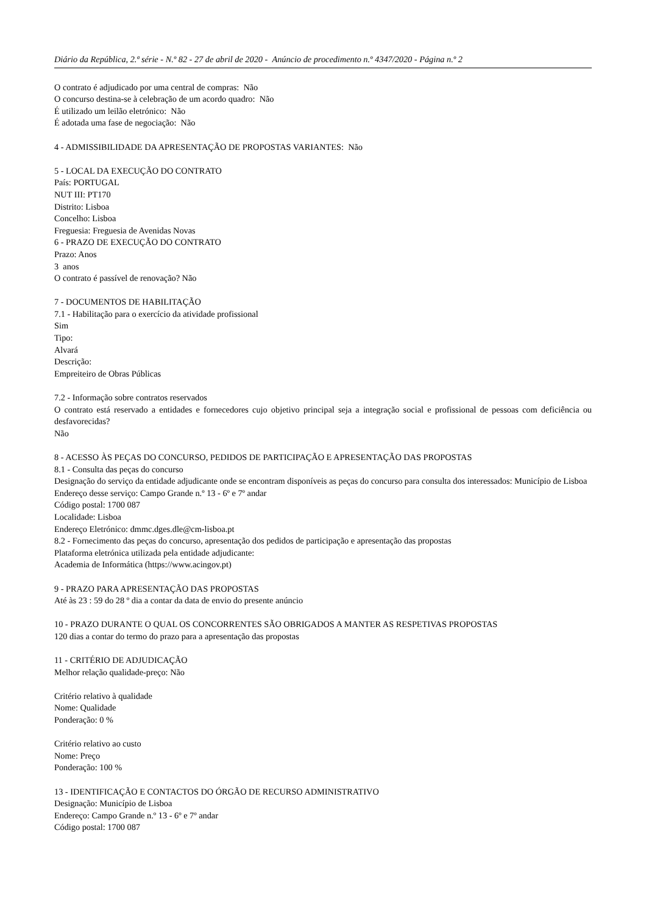Diário da República, 2.ª série - N.º 82 - 27 de abril de 2020 - Anúncio de procedimento n.º 4347/2020 - Página n.º 2
O contrato é adjudicado por uma central de compras: Não
O concurso destina-se à celebração de um acordo quadro: Não
É utilizado um leilão eletrónico: Não
É adotada uma fase de negociação: Não
4 - ADMISSIBILIDADE DA APRESENTAÇÃO DE PROPOSTAS VARIANTES: Não
5 - LOCAL DA EXECUÇÃO DO CONTRATO
País: PORTUGAL
NUT III: PT170
Distrito: Lisboa
Concelho: Lisboa
Freguesia: Freguesia de Avenidas Novas
6 - PRAZO DE EXECUÇÃO DO CONTRATO
Prazo: Anos
3 anos
O contrato é passível de renovação? Não
7 - DOCUMENTOS DE HABILITAÇÃO
7.1 - Habilitação para o exercício da atividade profissional
Sim
Tipo:
Alvará
Descrição:
Empreiteiro de Obras Públicas
7.2 - Informação sobre contratos reservados
O contrato está reservado a entidades e fornecedores cujo objetivo principal seja a integração social e profissional de pessoas com deficiência ou desfavorecidas?
Não
8 - ACESSO ÀS PEÇAS DO CONCURSO, PEDIDOS DE PARTICIPAÇÃO E APRESENTAÇÃO DAS PROPOSTAS
8.1 - Consulta das peças do concurso
Designação do serviço da entidade adjudicante onde se encontram disponíveis as peças do concurso para consulta dos interessados: Município de Lisboa
Endereço desse serviço: Campo Grande n.º 13 - 6º e 7º andar
Código postal: 1700 087
Localidade: Lisboa
Endereço Eletrónico: dmmc.dges.dle@cm-lisboa.pt
8.2 - Fornecimento das peças do concurso, apresentação dos pedidos de participação e apresentação das propostas
Plataforma eletrónica utilizada pela entidade adjudicante:
Academia de Informática (https://www.acingov.pt)
9 - PRAZO PARA APRESENTAÇÃO DAS PROPOSTAS
Até às 23 : 59 do 28 º dia a contar da data de envio do presente anúncio
10 - PRAZO DURANTE O QUAL OS CONCORRENTES SÃO OBRIGADOS A MANTER AS RESPETIVAS PROPOSTAS
120 dias a contar do termo do prazo para a apresentação das propostas
11 - CRITÉRIO DE ADJUDICAÇÃO
Melhor relação qualidade-preço: Não
Critério relativo à qualidade
Nome: Qualidade
Ponderação: 0 %
Critério relativo ao custo
Nome: Preço
Ponderação: 100 %
13 - IDENTIFICAÇÃO E CONTACTOS DO ÓRGÃO DE RECURSO ADMINISTRATIVO
Designação: Município de Lisboa
Endereço: Campo Grande n.º 13 - 6º e 7º andar
Código postal: 1700 087